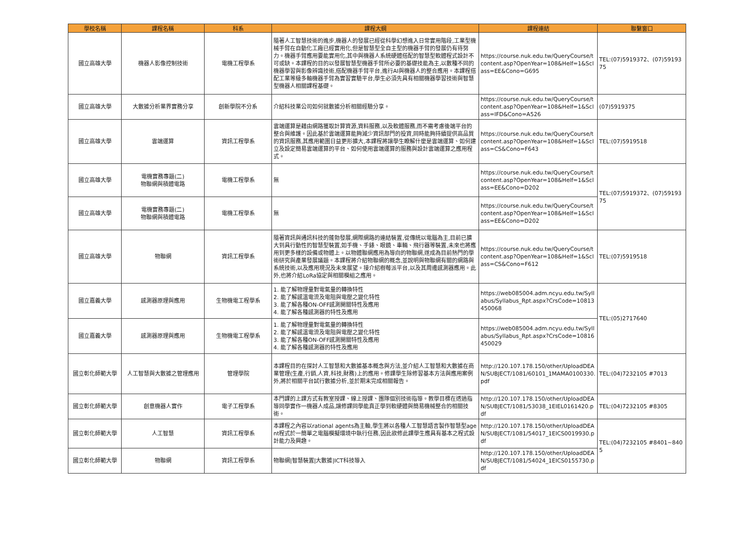| 學校名稱 | 課程名稱 | 科系 | 課程大綱 | 課程連結 | 聯繫窗口 |
| --- | --- | --- | --- | --- | --- |
| 國立高雄大學 | 機器人影像控制技術 | 電機工程學系 | 隨著人工智慧技術的進步,機器人的發展已經從科學幻想進入日常實用階段,工業型機械手臂在自動化工廠已經實用化,但是智慧型全自主型的機器手臂的發展仍有待努力。機器手臂應用要能實用化,其中與機器人系統硬體搭配的智慧型軟體程式設計不可或缺。本課程的目的以發展智慧型機器手臂所必要的基礎技能為主,以數種不同的機器學習與影像辨識技術,搭配機器手臂平台,進行AI與機器人的整合應用。本課程搭配工業等級多軸機器手臂為實習實驗平台,學生必須先具有相關機器學習技術與智慧型機器人相關課程基礎。 | https://course.nuk.edu.tw/QueryCourse/tcontent.asp?OpenYear=108&Helf=1&Sclass=EE&Cono=G695 | TEL:(07)5919372、(07)5919375 |
| 國立高雄大學 | 大數據分析業界實務分享 | 創新學院不分系 | 介紹科技業公司如何就數據分析相關經驗分享。 | https://course.nuk.edu.tw/QueryCourse/tcontent.asp?OpenYear=108&Helf=1&Sclass=IFD&Cono=A526 | (07)5919375 |
| 國立高雄大學 | 雲端運算 | 資訊工程學系 | 雲端運算是藉由網路獲取計算資源,資料服務,以及軟體服務,而不需考慮後端平台的整合與維護。因此基於雲端運算能夠減少資訊部門的投資,同時能夠持續提供高品質的資訊服務,其應用範圍日益更形擴大,本課程將讓學生瞭解什麼是雲端運算、如何建立及設定簡易雲端運算的平台、如何使用雲端運算的服務與設計雲端運算之應用程式。 | https://course.nuk.edu.tw/QueryCourse/tcontent.asp?OpenYear=108&Helf=1&Sclass=CS&Cono=F643 | TEL:(07)5919518 |
| 國立高雄大學 | 電機實務專題(二) 物聯網與積體電路 | 電機工程學系 | 無 | https://course.nuk.edu.tw/QueryCourse/tcontent.asp?OpenYear=108&Helf=1&Sclass=EE&Cono=D202 | TEL:(07)5919372、(07)5919375 |
| 國立高雄大學 | 電機實務專題(二) 物聯網與積體電路 | 電機工程學系 | 無 | https://course.nuk.edu.tw/QueryCourse/tcontent.asp?OpenYear=108&Helf=1&Sclass=EE&Cono=D202 | |
| 國立高雄大學 | 物聯網 | 資訊工程學系 | 隨著資訊與通訊科技的蓬勃發展,網際網路的連結裝置,從傳統以電腦為主,目前已擴大到具行動性的智慧型裝置,如手機、手錶、眼鏡、車輛、飛行器等裝置,未來也將應用到更多樣的設備或物體上。以物體聯網應用為導向的物聯網,遂成為目前熱門的學術研究與產業發展議題。本課程將介紹物聯網的概念,並說明與物聯網有關的網路與系統技術,以及應用現況及未來展望。接介紹樹莓派平台,以及其周邊感測器應用。此外,也將介紹LoRa協定與相關模組之應用。 | https://course.nuk.edu.tw/QueryCourse/tcontent.asp?OpenYear=108&Helf=1&Sclass=CS&Cono=F612 | TEL:(07)5919518 |
| 國立嘉義大學 | 感測器原理與應用 | 生物機電工程學系 | 1. 能了解物理量對電氣量的轉換特性 2. 能了解感溫電流及電阻與電壓之變化特性 3. 能了解各種ON-OFF感測開關特性及應用 4. 能了解各種感測器的特性及應用 | https://web085004.adm.ncyu.edu.tw/Syllabus/Syllabus_Rpt.aspx?CrsCode=10813450068 | TEL:(05)2717640 |
| 國立嘉義大學 | 感測器原理與應用 | 生物機電工程學系 | 1. 能了解物理量對電氣量的轉換特性 2. 能了解感溫電流及電阻與電壓之變化特性 3. 能了解各種ON-OFF感測開關特性及應用 4. 能了解各種感測器的特性及應用 | https://web085004.adm.ncyu.edu.tw/Syllabus/Syllabus_Rpt.aspx?CrsCode=10816450029 | |
| 國立彰化師範大學 | 人工智慧與大數據之管理應用 | 管理學院 | 本課程目的在探討人工智慧和大數據基本概念與方法,並介紹人工智慧和大數據在商業管理(生產,行銷,人資,科技,財務)上的應用。修課學生除修習基本方法與應用案例外,將於相關平台試行數據分析,並於期末完成相關報告。 | http://120.107.178.150/other/UploadDEAN/SUBJECT/1081/60101_1MAMA0100330.pdf | TEL:(04)7232105 #7013 |
| 國立彰化師範大學 | 創意機器人實作 | 電子工程學系 | 本門課的上課方式有教室授課、線上授課、團隊個別技術指導。教學目標在透過指導同學實作一機器人成品,讓修課同學能真正學到軟硬體與簡易機械整合的相關技術。 | http://120.107.178.150/other/UploadDEAN/SUBJECT/1081/53038_1EIEL0161420.pdf | TEL:(04)7232105 #8305 |
| 國立彰化師範大學 | 人工智慧 | 資訊工程學系 | 本課程之內容以rational agents為主軸,學生將以各種人工智慧語言製作智慧型agent程式於一簡單之電腦模擬環境中執行任務,因此欲修此課學生應具有基本之程式設計能力及興趣。 | http://120.107.178.150/other/UploadDEAN/SUBJECT/1081/54017_1EICS0019930.pdf | TEL:(04)7232105 #8401~8405 |
| 國立彰化師範大學 | 物聯網 | 資訊工程學系 | 物聯網/智慧裝置/大數據/ICT科技導入 | http://120.107.178.150/other/UploadDEAN/SUBJECT/1081/54024_1EICS0155730.pdf | |